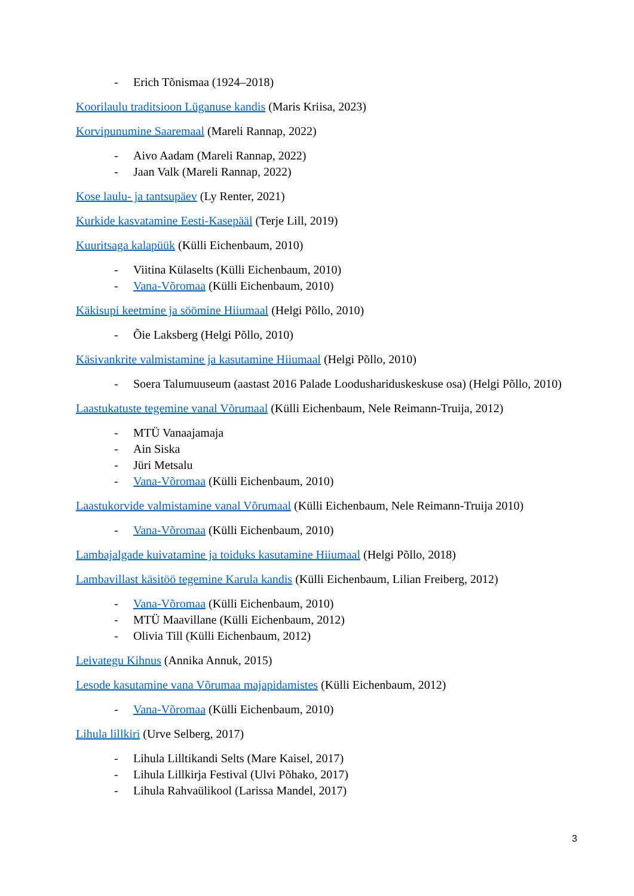- Erich Tõnismaa (1924–2018)
Koorilaulu traditsioon Lüganuse kandis (Maris Kriisa, 2023)
Korvipunumine Saaremaal (Mareli Rannap, 2022)
- Aivo Aadam (Mareli Rannap, 2022)
- Jaan Valk (Mareli Rannap, 2022)
Kose laulu- ja tantsupäev (Ly Renter, 2021)
Kurkide kasvatamine Eesti-Kasepääl (Terje Lill, 2019)
Kuuritsaga kalapüük (Külli Eichenbaum, 2010)
- Viitina Külaselts (Külli Eichenbaum, 2010)
- Vana-Võromaa (Külli Eichenbaum, 2010)
Käkisupi keetmine ja söömine Hiiumaal (Helgi Põllo, 2010)
- Õie Laksberg (Helgi Põllo, 2010)
Käsivankrite valmistamine ja kasutamine Hiiumaal (Helgi Põllo, 2010)
- Soera Talumuuseum (aastast 2016 Palade Loodushariduskeskuse osa) (Helgi Põllo, 2010)
Laastukatuste tegemine vanal Võrumaal (Külli Eichenbaum, Nele Reimann-Truija, 2012)
- MTÜ Vanaajamaja
- Ain Siska
- Jüri Metsalu
- Vana-Võromaa (Külli Eichenbaum, 2010)
Laastukorvide valmistamine vanal Võrumaal (Külli Eichenbaum, Nele Reimann-Truija 2010)
- Vana-Võromaa (Külli Eichenbaum, 2010)
Lambajalgade kuivatamine ja toiduks kasutamine Hiiumaal (Helgi Põllo, 2018)
Lambavillast käsitöö tegemine Karula kandis (Külli Eichenbaum, Lilian Freiberg, 2012)
- Vana-Võromaa (Külli Eichenbaum, 2010)
- MTÜ Maavillane (Külli Eichenbaum, 2012)
- Olivia Till (Külli Eichenbaum, 2012)
Leivategu Kihnus (Annika Annuk, 2015)
Lesode kasutamine vana Võrumaa majapidamistes (Külli Eichenbaum, 2012)
- Vana-Võromaa (Külli Eichenbaum, 2010)
Lihula lillkiri (Urve Selberg, 2017)
- Lihula Lilltikandi Selts (Mare Kaisel, 2017)
- Lihula Lillkirja Festival (Ulvi Põhako, 2017)
- Lihula Rahvaülikool (Larissa Mandel, 2017)
3